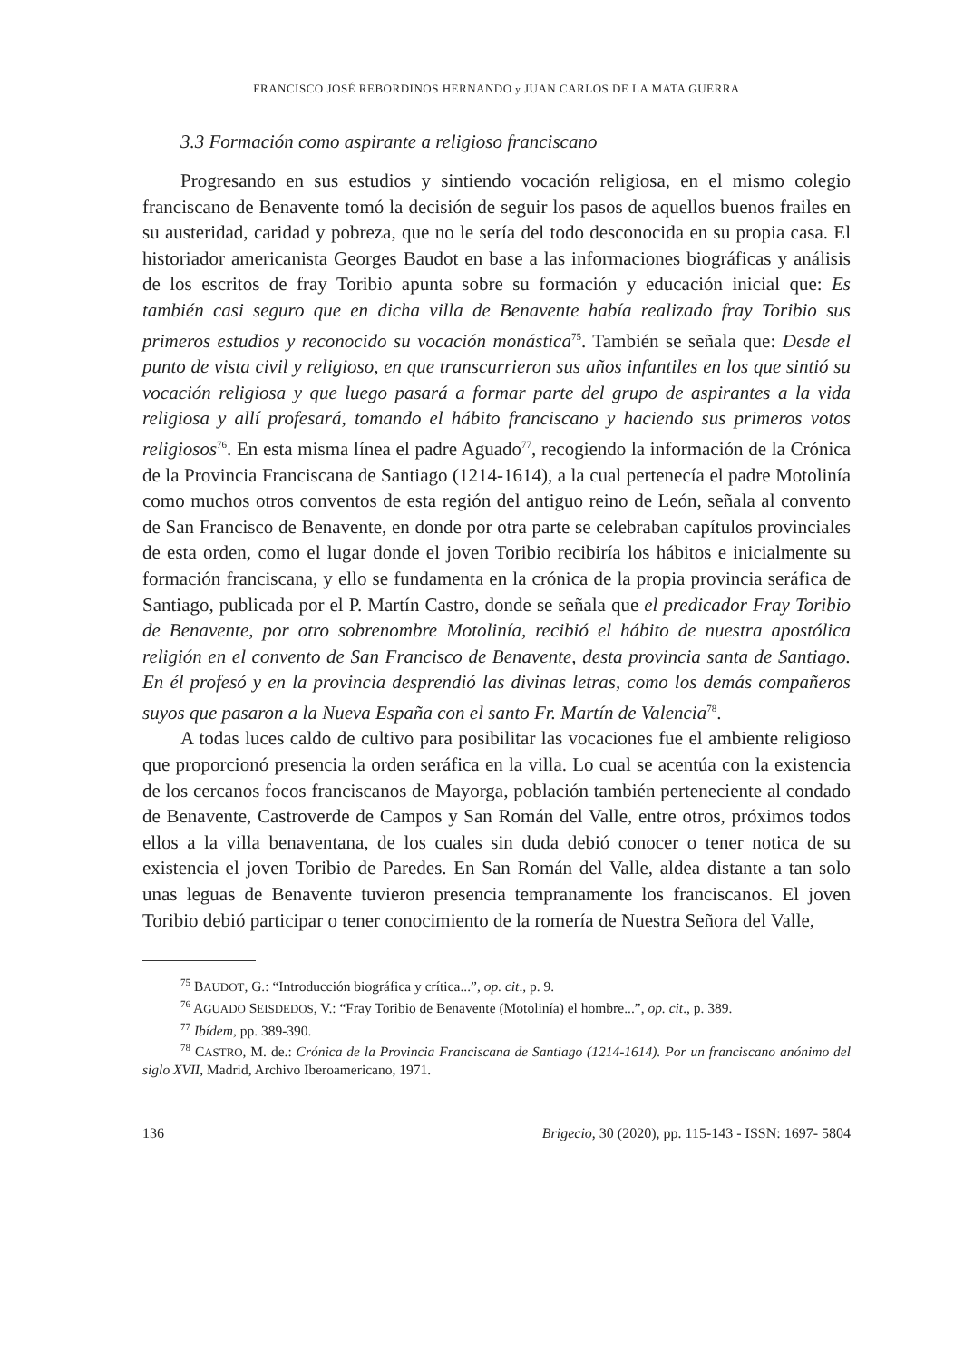FRANCISCO JOSÉ REBORDINOS HERNANDO y JUAN CARLOS DE LA MATA GUERRA
3.3 Formación como aspirante a religioso franciscano
Progresando en sus estudios y sintiendo vocación religiosa, en el mismo colegio franciscano de Benavente tomó la decisión de seguir los pasos de aquellos buenos frailes en su austeridad, caridad y pobreza, que no le sería del todo desconocida en su propia casa. El historiador americanista Georges Baudot en base a las informaciones biográficas y análisis de los escritos de fray Toribio apunta sobre su formación y educación inicial que: Es también casi seguro que en dicha villa de Benavente había realizado fray Toribio sus primeros estudios y reconocido su vocación monástica<sup>75</sup>. También se señala que: Desde el punto de vista civil y religioso, en que transcurrieron sus años infantiles en los que sintió su vocación religiosa y que luego pasará a formar parte del grupo de aspirantes a la vida religiosa y allí profesará, tomando el hábito franciscano y haciendo sus primeros votos religiosos<sup>76</sup>. En esta misma línea el padre Aguado<sup>77</sup>, recogiendo la información de la Crónica de la Provincia Franciscana de Santiago (1214-1614), a la cual pertenecía el padre Motolinía como muchos otros conventos de esta región del antiguo reino de León, señala al convento de San Francisco de Benavente, en donde por otra parte se celebraban capítulos provinciales de esta orden, como el lugar donde el joven Toribio recibiría los hábitos e inicialmente su formación franciscana, y ello se fundamenta en la crónica de la propia provincia seráfica de Santiago, publicada por el P. Martín Castro, donde se señala que el predicador Fray Toribio de Benavente, por otro sobrenombre Motolinía, recibió el hábito de nuestra apostólica religión en el convento de San Francisco de Benavente, desta provincia santa de Santiago. En él profesó y en la provincia desprendió las divinas letras, como los demás compañeros suyos que pasaron a la Nueva España con el santo Fr. Martín de Valencia<sup>78</sup>.
A todas luces caldo de cultivo para posibilitar las vocaciones fue el ambiente religioso que proporcionó presencia la orden seráfica en la villa. Lo cual se acentúa con la existencia de los cercanos focos franciscanos de Mayorga, población también perteneciente al condado de Benavente, Castroverde de Campos y San Román del Valle, entre otros, próximos todos ellos a la villa benaventana, de los cuales sin duda debió conocer o tener notica de su existencia el joven Toribio de Paredes. En San Román del Valle, aldea distante a tan solo unas leguas de Benavente tuvieron presencia tempranamente los franciscanos. El joven Toribio debió participar o tener conocimiento de la romería de Nuestra Señora del Valle,
<sup>75</sup> BAUDOT, G.: “Introducción biográfica y crítica...”, op. cit., p. 9.
<sup>76</sup> AGUADO SEISDEDOS, V.: “Fray Toribio de Benavente (Motolinía) el hombre...”, op. cit., p. 389.
<sup>77</sup> Ibídem, pp. 389-390.
<sup>78</sup> CASTRO, M. de.: Crónica de la Provincia Franciscana de Santiago (1214-1614). Por un franciscano anónimo del siglo XVII, Madrid, Archivo Iberoamericano, 1971.
136 Brigecio, 30 (2020), pp. 115-143 - ISSN: 1697- 5804